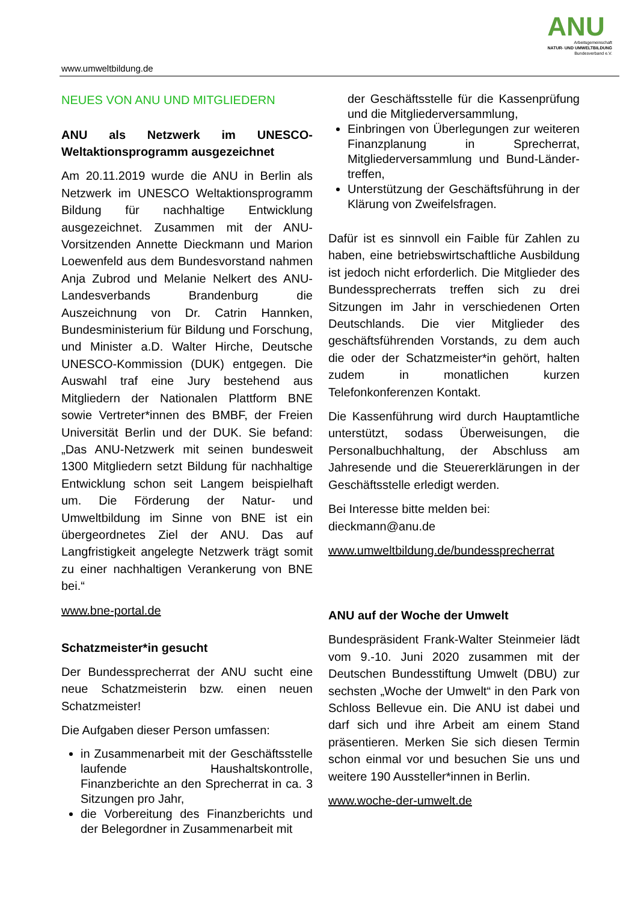www.umweltbildung.de
ANU
Arbeitsgemeinschaft
NATUR- UND UMWELTBILDUNG
Bundesverband e.V.
NEUES VON ANU UND MITGLIEDERN
ANU als Netzwerk im UNESCO-Weltaktionsprogramm ausgezeichnet
Am 20.11.2019 wurde die ANU in Berlin als Netzwerk im UNESCO Weltaktionsprogramm Bildung für nachhaltige Entwicklung ausgezeichnet. Zusammen mit der ANU-Vorsitzenden Annette Dieckmann und Marion Loewenfeld aus dem Bundesvorstand nahmen Anja Zubrod und Melanie Nelkert des ANU-Landesverbands Brandenburg die Auszeichnung von Dr. Catrin Hannken, Bundesministerium für Bildung und Forschung, und Minister a.D. Walter Hirche, Deutsche UNESCO-Kommission (DUK) entgegen. Die Auswahl traf eine Jury bestehend aus Mitgliedern der Nationalen Plattform BNE sowie Vertreter*innen des BMBF, der Freien Universität Berlin und der DUK. Sie befand: „Das ANU-Netzwerk mit seinen bundesweit 1300 Mitgliedern setzt Bildung für nachhaltige Entwicklung schon seit Langem beispielhaft um. Die Förderung der Natur- und Umweltbildung im Sinne von BNE ist ein übergeordnetes Ziel der ANU. Das auf Langfristigkeit angelegte Netzwerk trägt somit zu einer nachhaltigen Verankerung von BNE bei.“
www.bne-portal.de
Schatzmeister*in gesucht
Der Bundessprecherrat der ANU sucht eine neue Schatzmeisterin bzw. einen neuen Schatzmeister!
Die Aufgaben dieser Person umfassen:
in Zusammenarbeit mit der Geschäftsstelle laufende Haushaltskontrolle, Finanzberichte an den Sprecherrat in ca. 3 Sitzungen pro Jahr,
die Vorbereitung des Finanzberichts und der Belegordner in Zusammenarbeit mit
der Geschäftsstelle für die Kassenprüfung und die Mitgliederversammlung,
Einbringen von Überlegungen zur weiteren Finanzplanung in Sprecherrat, Mitgliederversammlung und Bund-Länder-treffen,
Unterstützung der Geschäftsführung in der Klärung von Zweifelsfragen.
Dafür ist es sinnvoll ein Faible für Zahlen zu haben, eine betriebswirtschaftliche Ausbildung ist jedoch nicht erforderlich. Die Mitglieder des Bundessprecherrats treffen sich zu drei Sitzungen im Jahr in verschiedenen Orten Deutschlands. Die vier Mitglieder des geschäftsführenden Vorstands, zu dem auch die oder der Schatzmeister*in gehört, halten zudem in monatlichen kurzen Telefonkonferenzen Kontakt.
Die Kassenführung wird durch Hauptamtliche unterstützt, sodass Überweisungen, die Personalbuchhaltung, der Abschluss am Jahresende und die Steuererklärungen in der Geschäftsstelle erledigt werden.
Bei Interesse bitte melden bei:
dieckmann@anu.de
www.umweltbildung.de/bundessprecherrat
ANU auf der Woche der Umwelt
Bundespräsident Frank-Walter Steinmeier lädt vom 9.-10. Juni 2020 zusammen mit der Deutschen Bundesstiftung Umwelt (DBU) zur sechsten „Woche der Umwelt“ in den Park von Schloss Bellevue ein. Die ANU ist dabei und darf sich und ihre Arbeit am einem Stand präsentieren. Merken Sie sich diesen Termin schon einmal vor und besuchen Sie uns und weitere 190 Aussteller*innen in Berlin.
www.woche-der-umwelt.de